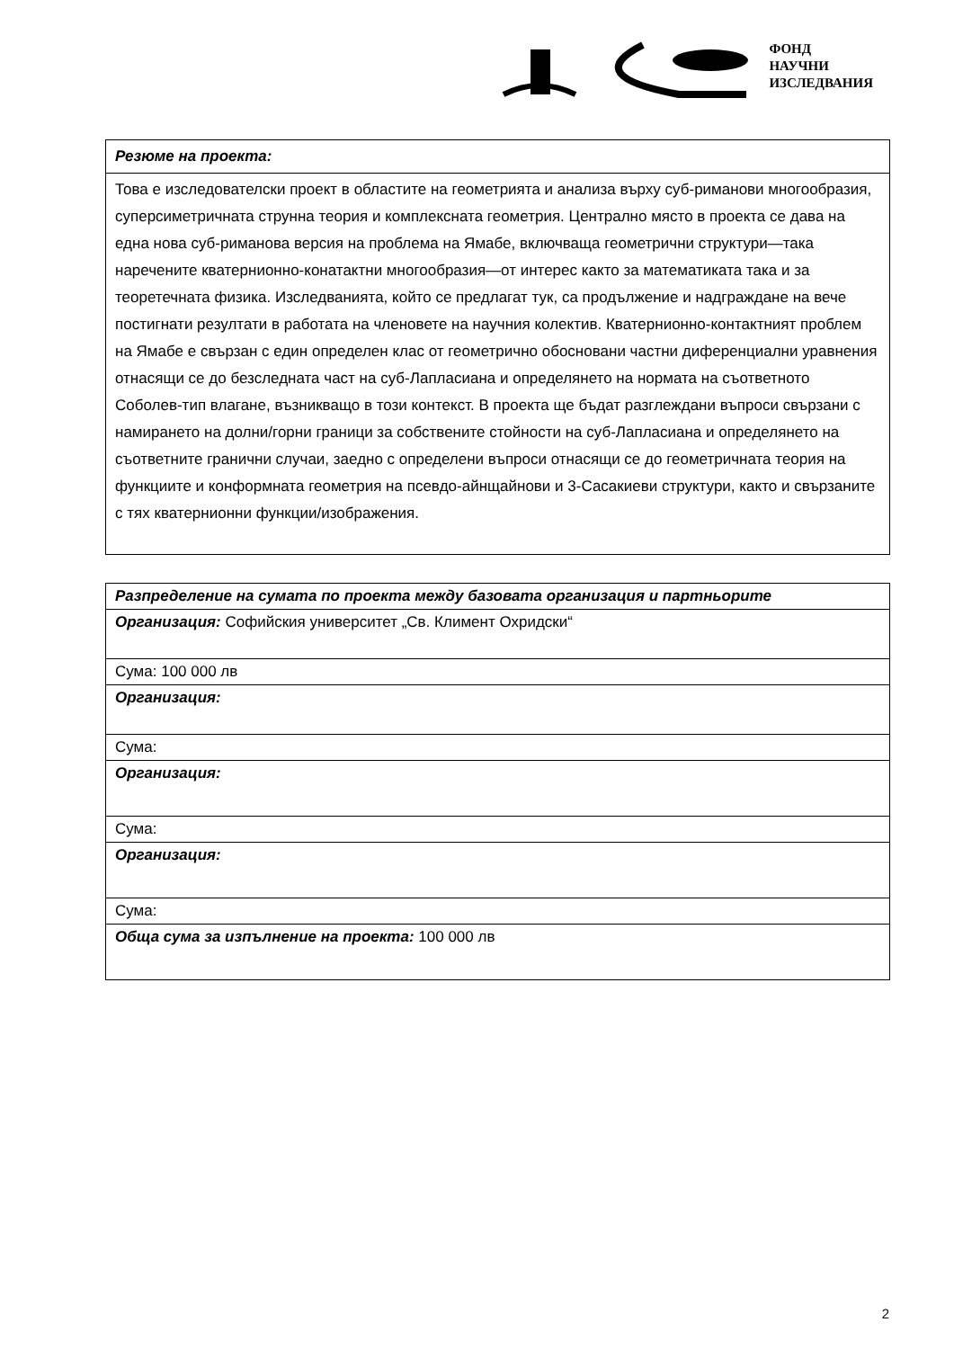ФОНД
НАУЧНИ
ИЗСЛЕДВАНИЯ
| Резюме на проекта: |
| Това е изследователски проект в областите на геометрията и анализа върху суб-риманови многообразия, суперсиметричната струнна теория и комплексната геометрия. Централно място в проекта се дава на една нова суб-риманова версия на проблема на Ямабе, включваща геометрични структури—така наречените кватернионно-конатактни многообразия—от интерес както за математиката така и за теоретечната физика. Изследванията, който се предлагат тук, са продължение и надграждане на вече постигнати резултати в работата на членовете на научния колектив. Кватернионно-контактният проблем на Ямабе е свързан с един определен клас от геометрично обосновани частни диференциални уравнения отнасящи се до безследната част на суб-Лапласиана и определянето на нормата на съответното Соболев-тип влагане, възникващо в този контекст. В проекта ще бъдат разглеждани въпроси свързани с намирането на долни/горни граници за собствените стойности на суб-Лапласиана и определянето на съответните гранични случаи, заедно с определени въпроси отнасящи се до геометричната теория на функциите и конформната геометрия на псевдо-айнщайнови и 3-Сасакиеви структури, както и свързаните с тях кватернионни функции/изображения. |
| Разпределение на сумата по проекта между базовата организация и партньорите |
| Организация: Софийския университет „Св. Климент Охридски“ |
| Сума: 100 000 лв |
| Организация: |
| Сума: |
| Организация: |
| Сума: |
| Организация: |
| Сума: |
| Обща сума за изпълнение на проекта: 100 000 лв |
2